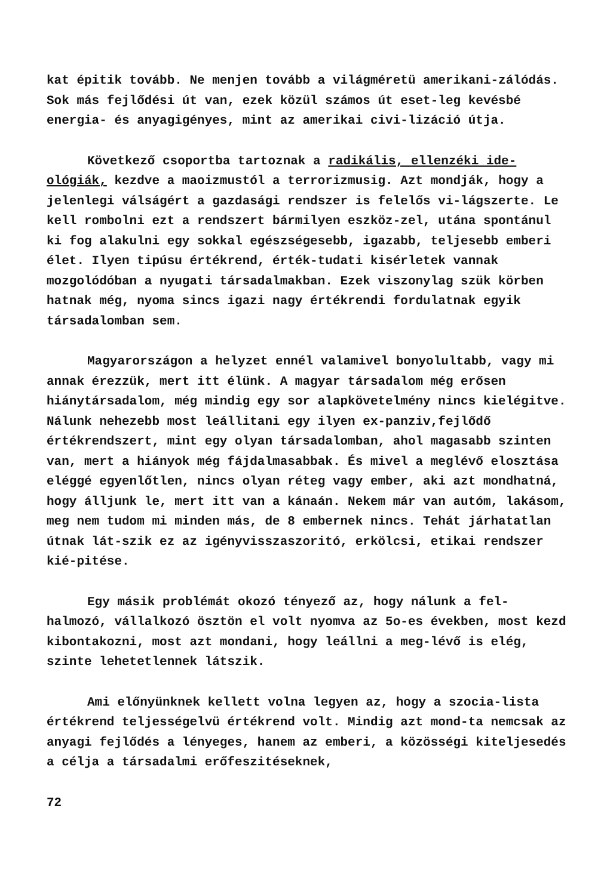kat épitik tovább. Ne menjen tovább a világméretü amerikani-zálódás. Sok más fejlődési út van, ezek közül számos út eset-leg kevésbé energia- és anyagigényes, mint az amerikai civi-lizáció útja.
Következő csoportba tartoznak a radikális, ellenzéki ide-ológiák, kezdve a maoizmustól a terrorizmusig. Azt mondják, hogy a jelenlegi válságért a gazdasági rendszer is felelős vi-lágszerte. Le kell rombolni ezt a rendszert bármilyen eszköz-zel, utána spontánul ki fog alakulni egy sokkal egészségesebb, igazabb, teljesebb emberi élet. Ilyen tipúsu értékrend, érték-tudati kisérletek vannak mozgolódóban a nyugati társadalmakban. Ezek viszonylag szük körben hatnak még, nyoma sincs igazi nagy értékrendi fordulatnak egyik társadalomban sem.
Magyarországon a helyzet ennél valamivel bonyolultabb, vagy mi annak érezzük, mert itt élünk. A magyar társadalom még erősen hiánytársadalom, még mindig egy sor alapkövetelmény nincs kielégitve. Nálunk nehezebb most leállitani egy ilyen ex-panziv,fejlődő értékrendszert, mint egy olyan társadalomban, ahol magasabb szinten van, mert a hiányok még fájdalmasabbak. És mivel a meglévő elosztása eléggé egyenlőtlen, nincs olyan réteg vagy ember, aki azt mondhatná, hogy álljunk le, mert itt van a kánaán. Nekem már van autóm, lakásom, meg nem tudom mi minden más, de 8 embernek nincs. Tehát járhatatlan útnak lát-szik ez az igényvisszaszoritó, erkölcsi, etikai rendszer kié-pitése.
Egy másik problémát okozó tényező az, hogy nálunk a fel-halmozó, vállalkozó ösztön el volt nyomva az 5o-es években, most kezd kibontakozni, most azt mondani, hogy leállni a meg-lévő is elég, szinte lehetetlennek látszik.
Ami előnyünknek kellett volna legyen az, hogy a szocia-lista értékrend teljességelvü értékrend volt. Mindig azt mond-ta nemcsak az anyagi fejlődés a lényeges, hanem az emberi, a közösségi kiteljesedés a célja a társadalmi erőfeszitéseknek,
72